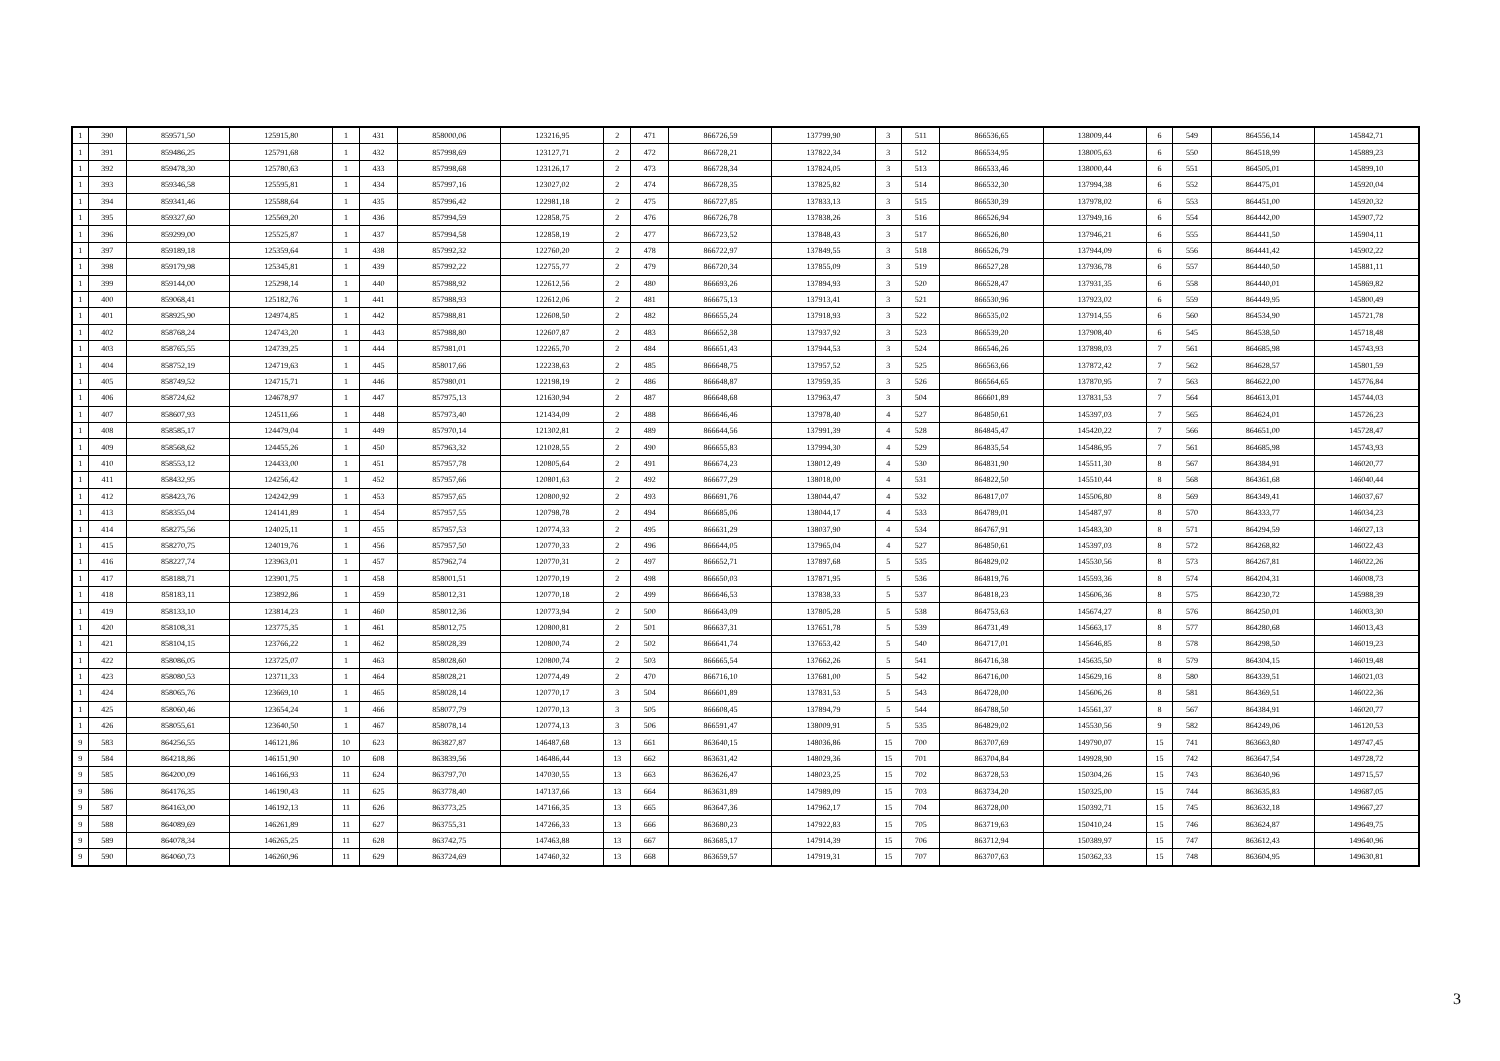| 1 | 390 | 859571,50 | 125915,80 | 1 | 431 | 858000,06 | 123216,95 | 2 | 471 | 866726,59 | 137799,90 | 3 | 511 | 866536,65 | 138009,44 | 6 | 549 | 864556,14 | 145842,71 |
| 1 | 391 | 859486,25 | 125791,68 | 1 | 432 | 857998,69 | 123127,71 | 2 | 472 | 866728,21 | 137822,34 | 3 | 512 | 866534,95 | 138005,63 | 6 | 550 | 864518,99 | 145889,23 |
| 1 | 392 | 859478,30 | 125780,63 | 1 | 433 | 857998,68 | 123126,17 | 2 | 473 | 866728,34 | 137824,05 | 3 | 513 | 866533,46 | 138000,44 | 6 | 551 | 864505,01 | 145899,10 |
| 1 | 393 | 859346,58 | 125595,81 | 1 | 434 | 857997,16 | 123027,02 | 2 | 474 | 866728,35 | 137825,82 | 3 | 514 | 866532,30 | 137994,38 | 6 | 552 | 864475,01 | 145920,04 |
| 1 | 394 | 859341,46 | 125588,64 | 1 | 435 | 857996,42 | 122981,18 | 2 | 475 | 866727,85 | 137833,13 | 3 | 515 | 866530,39 | 137978,02 | 6 | 553 | 864451,00 | 145920,32 |
| 1 | 395 | 859327,60 | 125569,20 | 1 | 436 | 857994,59 | 122858,75 | 2 | 476 | 866726,78 | 137838,26 | 3 | 516 | 866526,94 | 137949,16 | 6 | 554 | 864442,00 | 145907,72 |
| 1 | 396 | 859299,00 | 125525,87 | 1 | 437 | 857994,58 | 122858,19 | 2 | 477 | 866723,52 | 137848,43 | 3 | 517 | 866526,80 | 137946,21 | 6 | 555 | 864441,50 | 145904,11 |
| 1 | 397 | 859189,18 | 125359,64 | 1 | 438 | 857992,32 | 122760,20 | 2 | 478 | 866722,97 | 137849,55 | 3 | 518 | 866526,79 | 137944,09 | 6 | 556 | 864441,42 | 145902,22 |
| 1 | 398 | 859179,98 | 125345,81 | 1 | 439 | 857992,22 | 122755,77 | 2 | 479 | 866720,34 | 137855,09 | 3 | 519 | 866527,28 | 137936,78 | 6 | 557 | 864440,50 | 145881,11 |
| 1 | 399 | 859144,00 | 125298,14 | 1 | 440 | 857988,92 | 122612,56 | 2 | 480 | 866693,26 | 137894,93 | 3 | 520 | 866528,47 | 137931,35 | 6 | 558 | 864440,01 | 145869,82 |
| 1 | 400 | 859068,41 | 125182,76 | 1 | 441 | 857988,93 | 122612,06 | 2 | 481 | 866675,13 | 137913,41 | 3 | 521 | 866530,96 | 137923,02 | 6 | 559 | 864449,95 | 145800,49 |
| 1 | 401 | 858925,90 | 124974,85 | 1 | 442 | 857988,81 | 122608,50 | 2 | 482 | 866655,24 | 137918,93 | 3 | 522 | 866535,02 | 137914,55 | 6 | 560 | 864534,90 | 145721,78 |
| 1 | 402 | 858768,24 | 124743,20 | 1 | 443 | 857988,80 | 122607,87 | 2 | 483 | 866652,38 | 137937,92 | 3 | 523 | 866539,20 | 137908,40 | 6 | 545 | 864538,50 | 145718,48 |
| 1 | 403 | 858765,55 | 124739,25 | 1 | 444 | 857981,01 | 122265,70 | 2 | 484 | 866651,43 | 137944,53 | 3 | 524 | 866546,26 | 137898,03 | 7 | 561 | 864685,98 | 145743,93 |
| 1 | 404 | 858752,19 | 124719,63 | 1 | 445 | 858017,66 | 122238,63 | 2 | 485 | 866648,75 | 137957,52 | 3 | 525 | 866563,66 | 137872,42 | 7 | 562 | 864628,57 | 145801,59 |
| 1 | 405 | 858749,52 | 124715,71 | 1 | 446 | 857980,01 | 122198,19 | 2 | 486 | 866648,87 | 137959,35 | 3 | 526 | 866564,65 | 137870,95 | 7 | 563 | 864622,00 | 145776,84 |
| 1 | 406 | 858724,62 | 124678,97 | 1 | 447 | 857975,13 | 121630,94 | 2 | 487 | 866648,68 | 137963,47 | 3 | 504 | 866601,89 | 137831,53 | 7 | 564 | 864613,01 | 145744,03 |
| 1 | 407 | 858607,93 | 124511,66 | 1 | 448 | 857973,40 | 121434,09 | 2 | 488 | 866646,46 | 137978,40 | 4 | 527 | 864850,61 | 145397,03 | 7 | 565 | 864624,01 | 145726,23 |
| 1 | 408 | 858585,17 | 124479,04 | 1 | 449 | 857970,14 | 121302,81 | 2 | 489 | 866644,56 | 137991,39 | 4 | 528 | 864845,47 | 145420,22 | 7 | 566 | 864651,00 | 145728,47 |
| 1 | 409 | 858568,62 | 124455,26 | 1 | 450 | 857963,32 | 121028,55 | 2 | 490 | 866655,83 | 137994,30 | 4 | 529 | 864835,54 | 145486,95 | 7 | 561 | 864685,98 | 145743,93 |
| 1 | 410 | 858553,12 | 124433,00 | 1 | 451 | 857957,78 | 120805,64 | 2 | 491 | 866674,23 | 138012,49 | 4 | 530 | 864831,90 | 145511,30 | 8 | 567 | 864384,91 | 146020,77 |
| 1 | 411 | 858432,95 | 124256,42 | 1 | 452 | 857957,66 | 120801,63 | 2 | 492 | 866677,29 | 138018,00 | 4 | 531 | 864822,50 | 145510,44 | 8 | 568 | 864361,68 | 146040,44 |
| 1 | 412 | 858423,76 | 124242,99 | 1 | 453 | 857957,65 | 120800,92 | 2 | 493 | 866691,76 | 138044,47 | 4 | 532 | 864817,07 | 145506,80 | 8 | 569 | 864349,41 | 146037,67 |
| 1 | 413 | 858355,04 | 124141,89 | 1 | 454 | 857957,55 | 120798,78 | 2 | 494 | 866685,06 | 138044,17 | 4 | 533 | 864789,01 | 145487,97 | 8 | 570 | 864333,77 | 146034,23 |
| 1 | 414 | 858275,56 | 124025,11 | 1 | 455 | 857957,53 | 120774,33 | 2 | 495 | 866631,29 | 138037,90 | 4 | 534 | 864767,91 | 145483,30 | 8 | 571 | 864294,59 | 146027,13 |
| 1 | 415 | 858270,75 | 124019,76 | 1 | 456 | 857957,50 | 120770,33 | 2 | 496 | 866644,05 | 137965,04 | 4 | 527 | 864850,61 | 145397,03 | 8 | 572 | 864268,82 | 146022,43 |
| 1 | 416 | 858227,74 | 123963,01 | 1 | 457 | 857962,74 | 120770,31 | 2 | 497 | 866652,71 | 137897,68 | 5 | 535 | 864829,02 | 145530,56 | 8 | 573 | 864267,81 | 146022,26 |
| 1 | 417 | 858188,71 | 123901,75 | 1 | 458 | 858001,51 | 120770,19 | 2 | 498 | 866650,03 | 137871,95 | 5 | 536 | 864819,76 | 145593,36 | 8 | 574 | 864204,31 | 146008,73 |
| 1 | 418 | 858183,11 | 123892,86 | 1 | 459 | 858012,31 | 120770,18 | 2 | 499 | 866646,53 | 137838,33 | 5 | 537 | 864818,23 | 145606,36 | 8 | 575 | 864230,72 | 145988,39 |
| 1 | 419 | 858133,10 | 123814,23 | 1 | 460 | 858012,36 | 120773,94 | 2 | 500 | 866643,09 | 137805,28 | 5 | 538 | 864753,63 | 145674,27 | 8 | 576 | 864250,01 | 146003,30 |
| 1 | 420 | 858108,31 | 123775,35 | 1 | 461 | 858012,75 | 120800,81 | 2 | 501 | 866637,31 | 137651,78 | 5 | 539 | 864731,49 | 145663,17 | 8 | 577 | 864280,68 | 146013,43 |
| 1 | 421 | 858104,15 | 123766,22 | 1 | 462 | 858028,39 | 120800,74 | 2 | 502 | 866641,74 | 137653,42 | 5 | 540 | 864717,01 | 145646,85 | 8 | 578 | 864298,50 | 146019,23 |
| 1 | 422 | 858086,05 | 123725,07 | 1 | 463 | 858028,60 | 120800,74 | 2 | 503 | 866665,54 | 137662,26 | 5 | 541 | 864716,38 | 145635,50 | 8 | 579 | 864304,15 | 146019,48 |
| 1 | 423 | 858080,53 | 123711,33 | 1 | 464 | 858028,21 | 120774,49 | 2 | 470 | 866716,10 | 137681,00 | 5 | 542 | 864716,00 | 145629,16 | 8 | 580 | 864339,51 | 146021,03 |
| 1 | 424 | 858065,76 | 123669,10 | 1 | 465 | 858028,14 | 120770,17 | 3 | 504 | 866601,89 | 137831,53 | 5 | 543 | 864728,00 | 145606,26 | 8 | 581 | 864369,51 | 146022,36 |
| 1 | 425 | 858060,46 | 123654,24 | 1 | 466 | 858077,79 | 120770,13 | 3 | 505 | 866608,45 | 137894,79 | 5 | 544 | 864788,50 | 145561,37 | 8 | 567 | 864384,91 | 146020,77 |
| 1 | 426 | 858055,61 | 123640,50 | 1 | 467 | 858078,14 | 120774,13 | 3 | 506 | 866591,47 | 138009,91 | 5 | 535 | 864829,02 | 145530,56 | 9 | 582 | 864249,06 | 146120,53 |
| 9 | 583 | 864256,55 | 146121,86 | 10 | 623 | 863827,87 | 146487,68 | 13 | 661 | 863640,15 | 148036,86 | 15 | 700 | 863707,69 | 149790,07 | 15 | 741 | 863663,80 | 149747,45 |
| 9 | 584 | 864218,86 | 146151,90 | 10 | 608 | 863839,56 | 146486,44 | 13 | 662 | 863631,42 | 148029,36 | 15 | 701 | 863704,84 | 149928,90 | 15 | 742 | 863647,54 | 149728,72 |
| 9 | 585 | 864200,09 | 146166,93 | 11 | 624 | 863797,70 | 147030,55 | 13 | 663 | 863626,47 | 148023,25 | 15 | 702 | 863728,53 | 150304,26 | 15 | 743 | 863640,96 | 149715,57 |
| 9 | 586 | 864176,35 | 146190,43 | 11 | 625 | 863778,40 | 147137,66 | 13 | 664 | 863631,89 | 147989,09 | 15 | 703 | 863734,20 | 150325,00 | 15 | 744 | 863635,83 | 149687,05 |
| 9 | 587 | 864163,00 | 146192,13 | 11 | 626 | 863773,25 | 147166,35 | 13 | 665 | 863647,36 | 147962,17 | 15 | 704 | 863728,00 | 150392,71 | 15 | 745 | 863632,18 | 149667,27 |
| 9 | 588 | 864089,69 | 146261,89 | 11 | 627 | 863755,31 | 147266,33 | 13 | 666 | 863680,23 | 147922,83 | 15 | 705 | 863719,63 | 150410,24 | 15 | 746 | 863624,87 | 149649,75 |
| 9 | 589 | 864078,34 | 146265,25 | 11 | 628 | 863742,75 | 147463,88 | 13 | 667 | 863685,17 | 147914,39 | 15 | 706 | 863712,94 | 150389,97 | 15 | 747 | 863612,43 | 149640,96 |
| 9 | 590 | 864060,73 | 146260,96 | 11 | 629 | 863724,69 | 147460,32 | 13 | 668 | 863659,57 | 147919,31 | 15 | 707 | 863707,63 | 150362,33 | 15 | 748 | 863604,95 | 149630,81 |
3